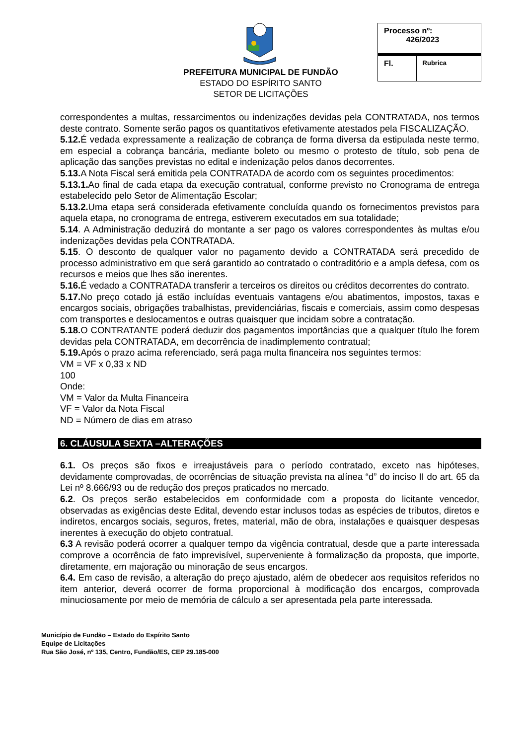PREFEITURA MUNICIPAL DE FUNDÃO
ESTADO DO ESPÍRITO SANTO
SETOR DE LICITAÇÕES
| Processo nº: 426/2023 | |
| Fl. | Rubrica |
correspondentes a multas, ressarcimentos ou indenizações devidas pela CONTRATADA, nos termos deste contrato. Somente serão pagos os quantitativos efetivamente atestados pela FISCALIZAÇÃO.
5.12. É vedada expressamente a realização de cobrança de forma diversa da estipulada neste termo, em especial a cobrança bancária, mediante boleto ou mesmo o protesto de título, sob pena de aplicação das sanções previstas no edital e indenização pelos danos decorrentes.
5.13. A Nota Fiscal será emitida pela CONTRATADA de acordo com os seguintes procedimentos:
5.13.1. Ao final de cada etapa da execução contratual, conforme previsto no Cronograma de entrega estabelecido pelo Setor de Alimentação Escolar;
5.13.2. Uma etapa será considerada efetivamente concluída quando os fornecimentos previstos para aquela etapa, no cronograma de entrega, estiverem executados em sua totalidade;
5.14. A Administração deduzirá do montante a ser pago os valores correspondentes às multas e/ou indenizações devidas pela CONTRATADA.
5.15. O desconto de qualquer valor no pagamento devido a CONTRATADA será precedido de processo administrativo em que será garantido ao contratado o contraditório e a ampla defesa, com os recursos e meios que lhes são inerentes.
5.16. É vedado a CONTRATADA transferir a terceiros os direitos ou créditos decorrentes do contrato.
5.17. No preço cotado já estão incluídas eventuais vantagens e/ou abatimentos, impostos, taxas e encargos sociais, obrigações trabalhistas, previdenciárias, fiscais e comerciais, assim como despesas com transportes e deslocamentos e outras quaisquer que incidam sobre a contratação.
5.18. O CONTRATANTE poderá deduzir dos pagamentos importâncias que a qualquer título lhe forem devidas pela CONTRATADA, em decorrência de inadimplemento contratual;
5.19. Após o prazo acima referenciado, será paga multa financeira nos seguintes termos:
VM = VF x 0,33 x ND
100
Onde:
VM = Valor da Multa Financeira
VF = Valor da Nota Fiscal
ND = Número de dias em atraso
6. CLÁUSULA SEXTA –ALTERAÇÕES
6.1. Os preços são fixos e irreajustáveis para o período contratado, exceto nas hipóteses, devidamente comprovadas, de ocorrências de situação prevista na alínea “d” do inciso II do art. 65 da Lei nº 8.666/93 ou de redução dos preços praticados no mercado.
6.2. Os preços serão estabelecidos em conformidade com a proposta do licitante vencedor, observadas as exigências deste Edital, devendo estar inclusos todas as espécies de tributos, diretos e indiretos, encargos sociais, seguros, fretes, material, mão de obra, instalações e quaisquer despesas inerentes à execução do objeto contratual.
6.3 A revisão poderá ocorrer a qualquer tempo da vigência contratual, desde que a parte interessada comprove a ocorrência de fato imprevisível, superveniente à formalização da proposta, que importe, diretamente, em majoração ou minoração de seus encargos.
6.4. Em caso de revisão, a alteração do preço ajustado, além de obedecer aos requisitos referidos no item anterior, deverá ocorrer de forma proporcional à modificação dos encargos, comprovada minuciosamente por meio de memória de cálculo a ser apresentada pela parte interessada.
Município de Fundão – Estado do Espírito Santo
Equipe de Licitações
Rua São José, nº 135, Centro, Fundão/ES, CEP 29.185-000